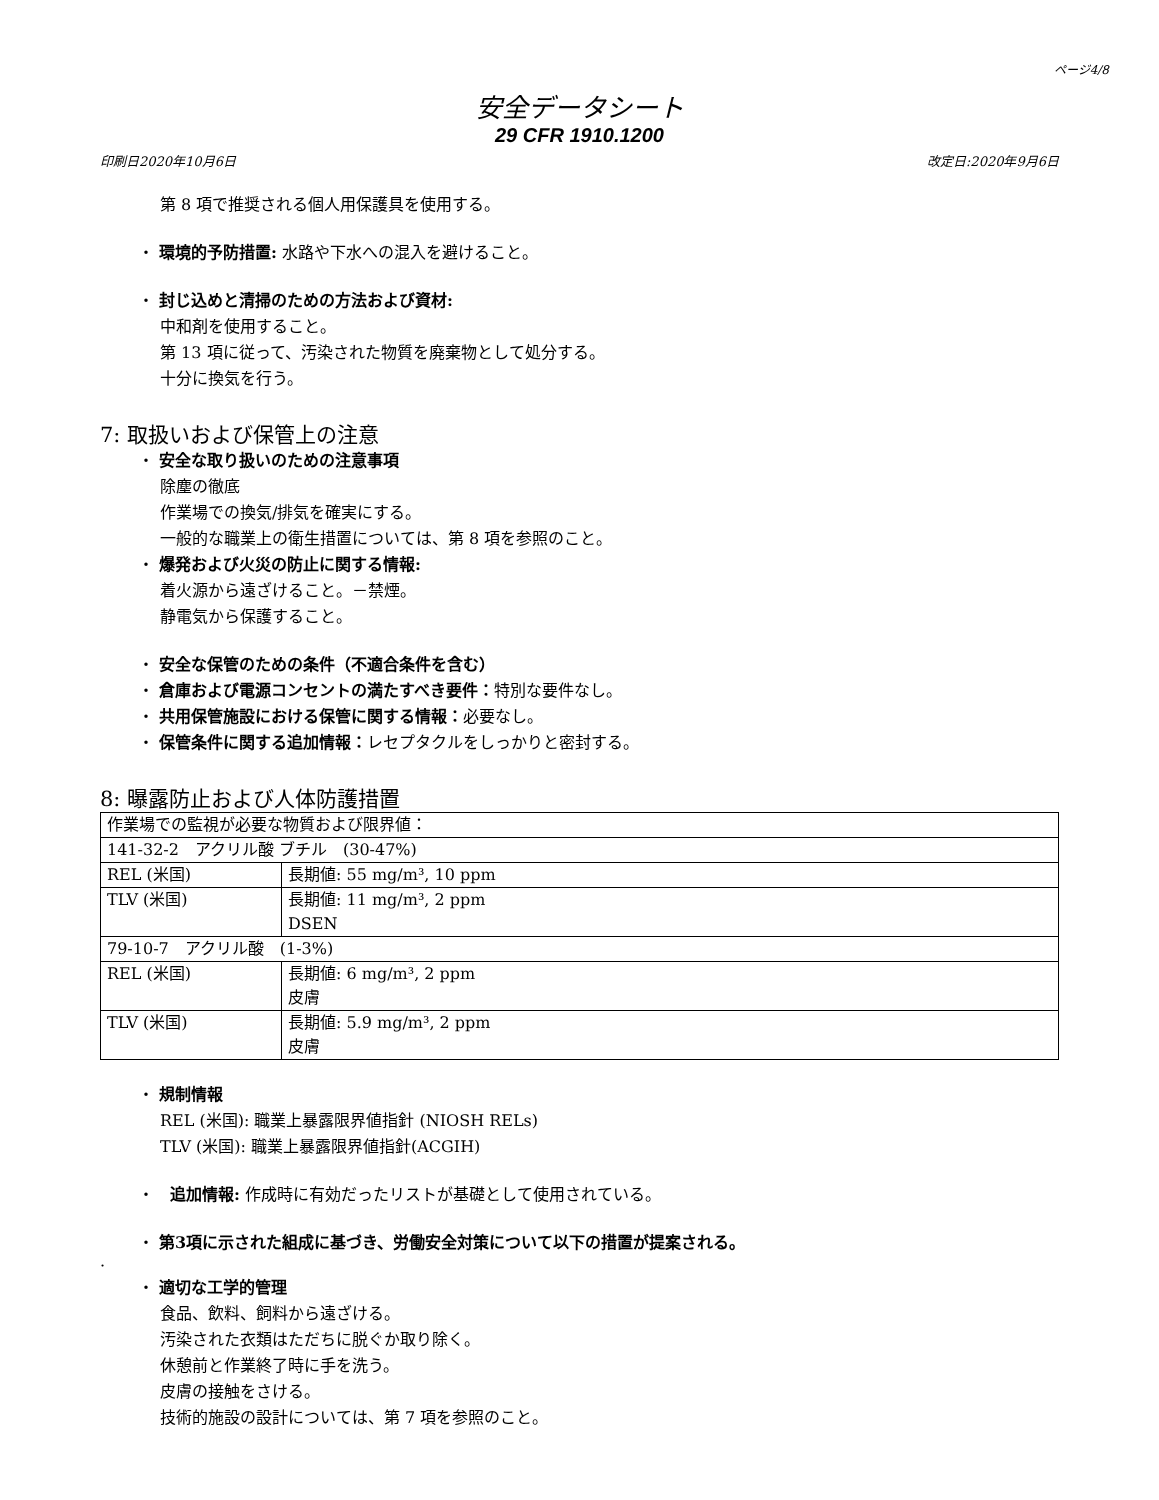ページ4/8
安全データシート
29 CFR 1910.1200
印刷日2020年10月6日 改定日:2020年9月6日
第 8 項で推奨される個人用保護具を使用する。
・ 環境的予防措置: 水路や下水への混入を避けること。
・ 封じ込めと清掃のための方法および資材:
中和剤を使用すること。
第 13 項に従って、汚染された物質を廃棄物として処分する。
十分に換気を行う。
7: 取扱いおよび保管上の注意
・ 安全な取り扱いのための注意事項
除塵の徹底
作業場での換気/排気を確実にする。
一般的な職業上の衛生措置については、第 8 項を参照のこと。
・ 爆発および火災の防止に関する情報:
着火源から遠ざけること。－禁煙。
静電気から保護すること。
・ 安全な保管のための条件（不適合条件を含む）
・ 倉庫および電源コンセントの満たすべき要件：特別な要件なし。
・ 共用保管施設における保管に関する情報：必要なし。
・ 保管条件に関する追加情報：レセプタクルをしっかりと密封する。
8: 曝露防止および人体防護措置
| 作業場での監視が必要な物質および限界値： | |
| 141-32-2 アクリル酸 ブチル (30-47%) | |
| REL (米国) | 長期値: 55 mg/m³, 10 ppm |
| TLV (米国) | 長期値: 11 mg/m³, 2 ppm DSEN |
| 79-10-7 アクリル酸 (1-3%) | |
| REL (米国) | 長期値: 6 mg/m³, 2 ppm 皮膚 |
| TLV (米国) | 長期値: 5.9 mg/m³, 2 ppm 皮膚 |
・ 規制情報
REL (米国): 職業上暴露限界値指針 (NIOSH RELs)
TLV (米国): 職業上暴露限界値指針(ACGIH)
・　追加情報: 作成時に有効だったリストが基礎として使用されている。
・ 第3項に示された組成に基づき、労働安全対策について以下の措置が提案される。
·
・ 適切な工学的管理
食品、飲料、飼料から遠ざける。
汚染された衣類はただちに脱ぐか取り除く。
休憩前と作業終了時に手を洗う。
皮膚の接触をさける。
技術的施設の設計については、第 7 項を参照のこと。